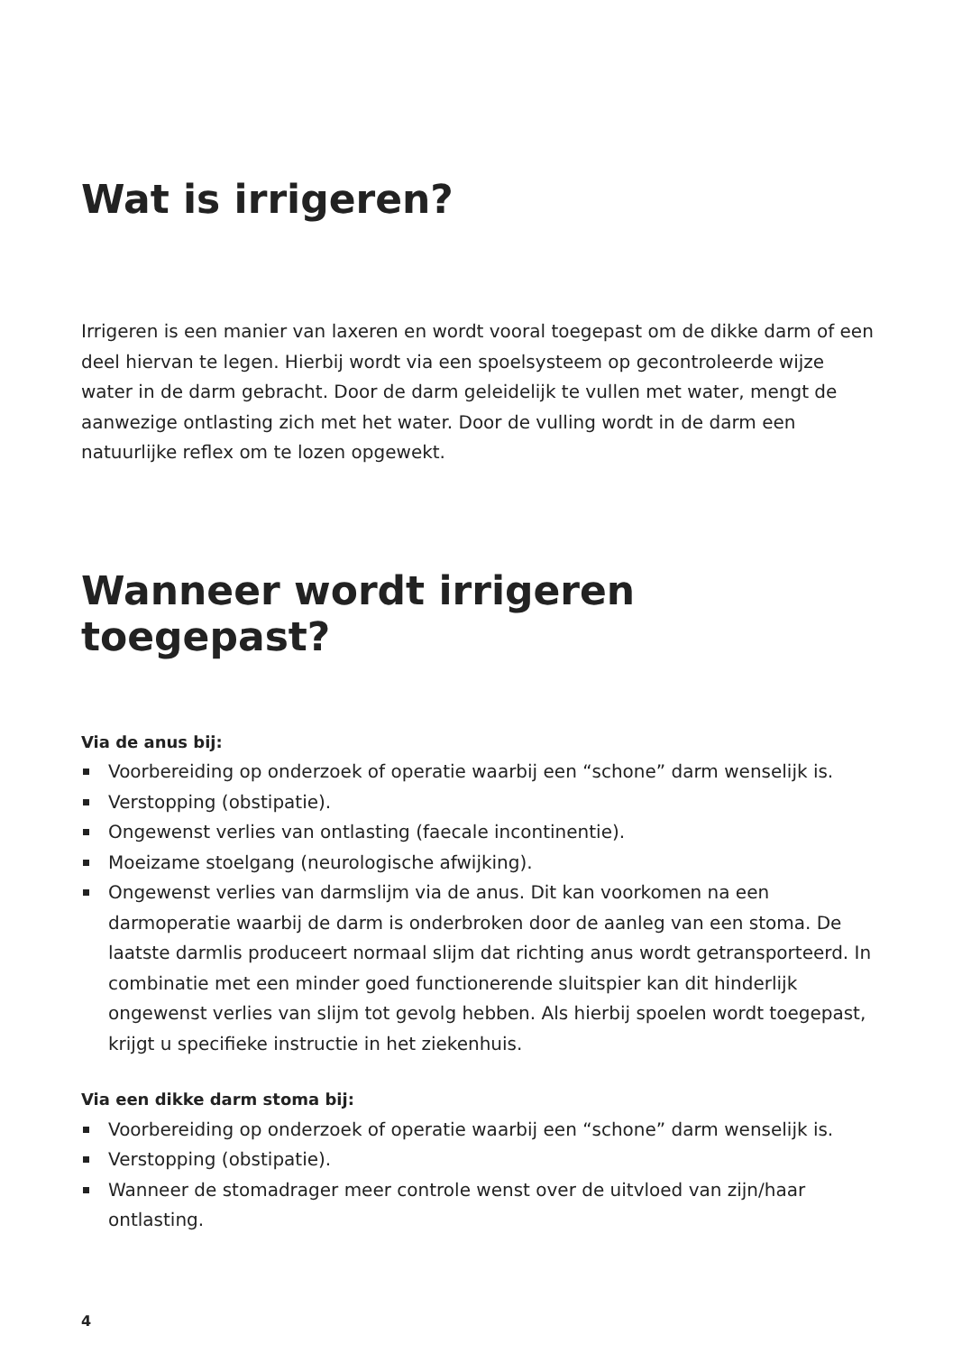Wat is irrigeren?
Irrigeren is een manier van laxeren en wordt vooral toegepast om de dikke darm of een deel hiervan te legen. Hierbij wordt via een spoelsysteem op gecontroleerde wijze water in de darm gebracht. Door de darm geleidelijk te vullen met water, mengt de aanwezige ontlasting zich met het water. Door de vulling wordt in de darm een natuurlijke reflex om te lozen opgewekt.
Wanneer wordt irrigeren toegepast?
Via de anus bij:
Voorbereiding op onderzoek of operatie waarbij een “schone” darm wenselijk is.
Verstopping (obstipatie).
Ongewenst verlies van ontlasting (faecale incontinentie).
Moeizame stoelgang (neurologische afwijking).
Ongewenst verlies van darmslijm via de anus. Dit kan voorkomen na een darmoperatie waarbij de darm is onderbroken door de aanleg van een stoma. De laatste darmlis produceert normaal slijm dat richting anus wordt getransporteerd. In combinatie met een minder goed functionerende sluitspier kan dit hinderlijk ongewenst verlies van slijm tot gevolg hebben. Als hierbij spoelen wordt toegepast, krijgt u specifieke instructie in het ziekenhuis.
Via een dikke darm stoma bij:
Voorbereiding op onderzoek of operatie waarbij een “schone” darm wenselijk is.
Verstopping (obstipatie).
Wanneer de stomadrager meer controle wenst over de uitvloed van zijn/haar ontlasting.
4